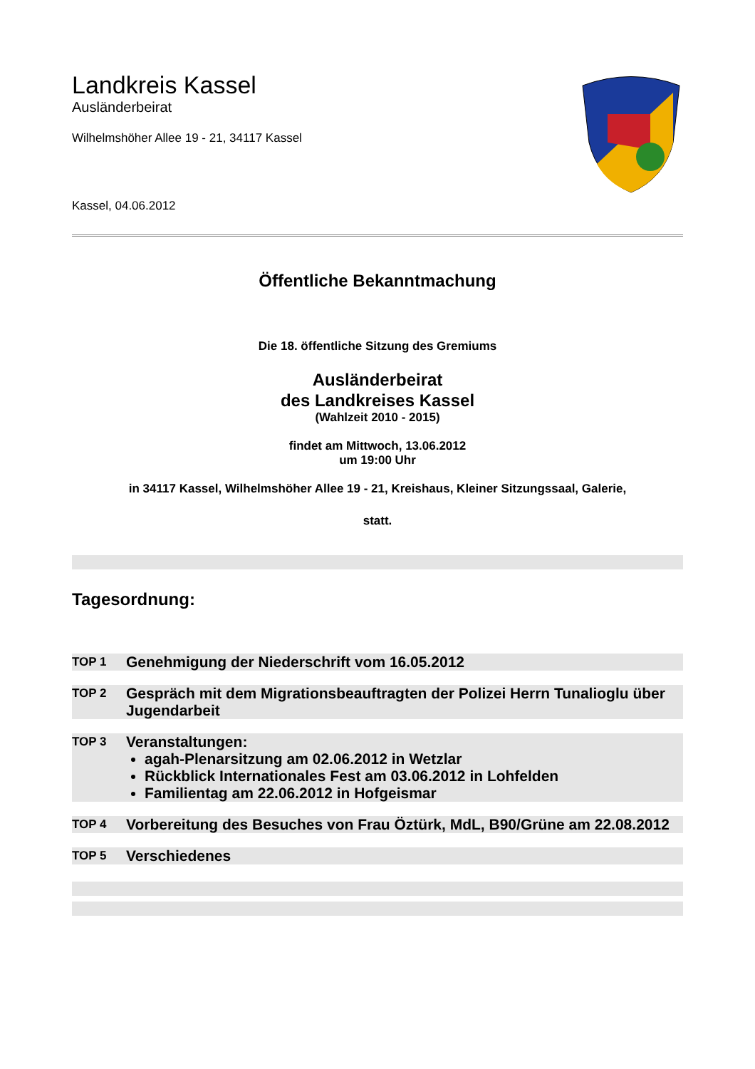Landkreis Kassel
Ausländerbeirat
Wilhelmshöher Allee 19 - 21, 34117 Kassel
Kassel, 04.06.2012
Öffentliche Bekanntmachung
Die 18. öffentliche Sitzung des Gremiums
Ausländerbeirat
des Landkreises Kassel
(Wahlzeit 2010 - 2015)
findet am Mittwoch, 13.06.2012
um 19:00 Uhr
in 34117 Kassel, Wilhelmshöher Allee 19 - 21, Kreishaus, Kleiner Sitzungssaal, Galerie,
statt.
Tagesordnung:
TOP 1
Genehmigung der Niederschrift vom 16.05.2012
TOP 2
Gespräch mit dem Migrationsbeauftragten der Polizei Herrn Tunalioglu über Jugendarbeit
TOP 3
Veranstaltungen:
agah-Plenarsitzung am 02.06.2012 in Wetzlar
Rückblick Internationales Fest am 03.06.2012 in Lohfelden
Familientag am 22.06.2012 in Hofgeismar
TOP 4
Vorbereitung des Besuches von Frau Öztürk, MdL, B90/Grüne am 22.08.2012
TOP 5
Verschiedenes